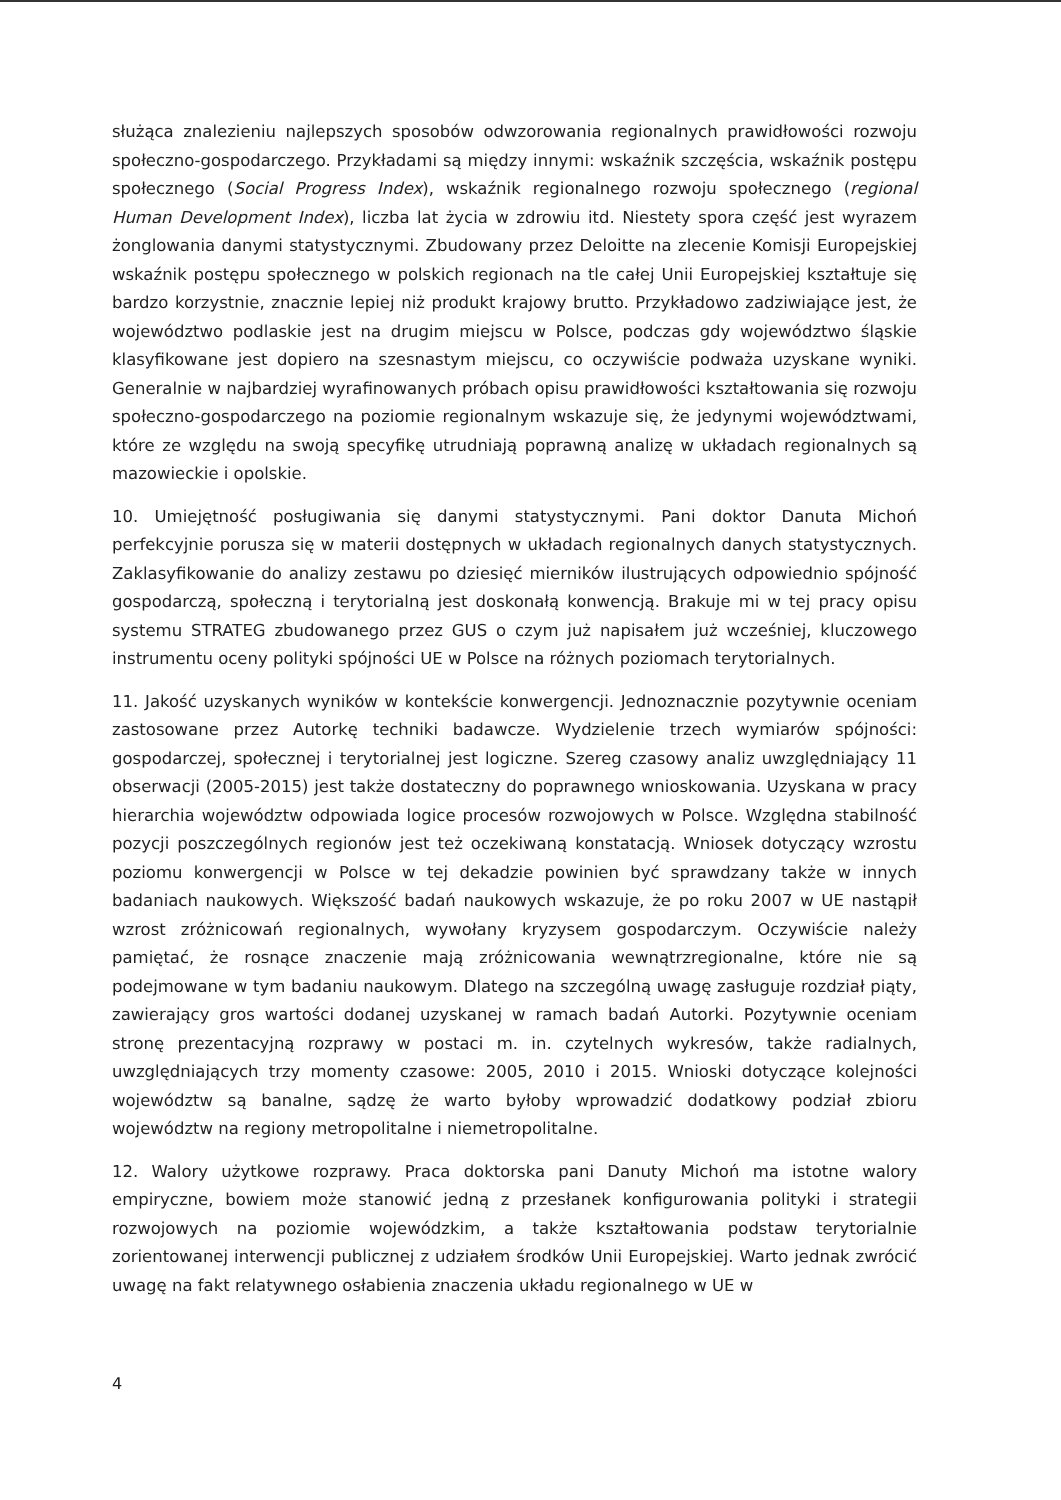służąca znalezieniu najlepszych sposobów odwzorowania regionalnych prawidłowości rozwoju społeczno-gospodarczego. Przykładami są między innymi: wskaźnik szczęścia, wskaźnik postępu społecznego (Social Progress Index), wskaźnik regionalnego rozwoju społecznego (regional Human Development Index), liczba lat życia w zdrowiu itd. Niestety spora część jest wyrazem żonglowania danymi statystycznymi. Zbudowany przez Deloitte na zlecenie Komisji Europejskiej wskaźnik postępu społecznego w polskich regionach na tle całej Unii Europejskiej kształtuje się bardzo korzystnie, znacznie lepiej niż produkt krajowy brutto. Przykładowo zadziwiające jest, że województwo podlaskie jest na drugim miejscu w Polsce, podczas gdy województwo śląskie klasyfikowane jest dopiero na szesnastym miejscu, co oczywiście podważa uzyskane wyniki. Generalnie w najbardziej wyrafinowanych próbach opisu prawidłowości kształtowania się rozwoju społeczno-gospodarczego na poziomie regionalnym wskazuje się, że jedynymi województwami, które ze względu na swoją specyfikę utrudniają poprawną analizę w układach regionalnych są mazowieckie i opolskie.
10. Umiejętność posługiwania się danymi statystycznymi. Pani doktor Danuta Michoń perfekcyjnie porusza się w materii dostępnych w układach regionalnych danych statystycznych. Zaklasyfikowanie do analizy zestawu po dziesięć mierników ilustrujących odpowiednio spójność gospodarczą, społeczną i terytorialną jest doskonałą konwencją. Brakuje mi w tej pracy opisu systemu STRATEG zbudowanego przez GUS o czym już napisałem już wcześniej, kluczowego instrumentu oceny polityki spójności UE w Polsce na różnych poziomach terytorialnych.
11. Jakość uzyskanych wyników w kontekście konwergencji. Jednoznacznie pozytywnie oceniam zastosowane przez Autorkę techniki badawcze. Wydzielenie trzech wymiarów spójności: gospodarczej, społecznej i terytorialnej jest logiczne. Szereg czasowy analiz uwzględniający 11 obserwacji (2005-2015) jest także dostateczny do poprawnego wnioskowania. Uzyskana w pracy hierarchia województw odpowiada logice procesów rozwojowych w Polsce. Względna stabilność pozycji poszczególnych regionów jest też oczekiwaną konstatacją. Wniosek dotyczący wzrostu poziomu konwergencji w Polsce w tej dekadzie powinien być sprawdzany także w innych badaniach naukowych. Większość badań naukowych wskazuje, że po roku 2007 w UE nastąpił wzrost zróżnicowań regionalnych, wywołany kryzysem gospodarczym. Oczywiście należy pamiętać, że rosnące znaczenie mają zróżnicowania wewnątrzregionalne, które nie są podejmowane w tym badaniu naukowym. Dlatego na szczególną uwagę zasługuje rozdział piąty, zawierający gros wartości dodanej uzyskanej w ramach badań Autorki. Pozytywnie oceniam stronę prezentacyjną rozprawy w postaci m. in. czytelnych wykresów, także radialnych, uwzględniających trzy momenty czasowe: 2005, 2010 i 2015. Wnioski dotyczące kolejności województw są banalne, sądzę że warto byłoby wprowadzić dodatkowy podział zbioru województw na regiony metropolitalne i niemetropolitalne.
12. Walory użytkowe rozprawy. Praca doktorska pani Danuty Michoń ma istotne walory empiryczne, bowiem może stanowić jedną z przesłanek konfigurowania polityki i strategii rozwojowych na poziomie wojewódzkim, a także kształtowania podstaw terytorialnie zorientowanej interwencji publicznej z udziałem środków Unii Europejskiej. Warto jednak zwrócić uwagę na fakt relatywnego osłabienia znaczenia układu regionalnego w UE w
4